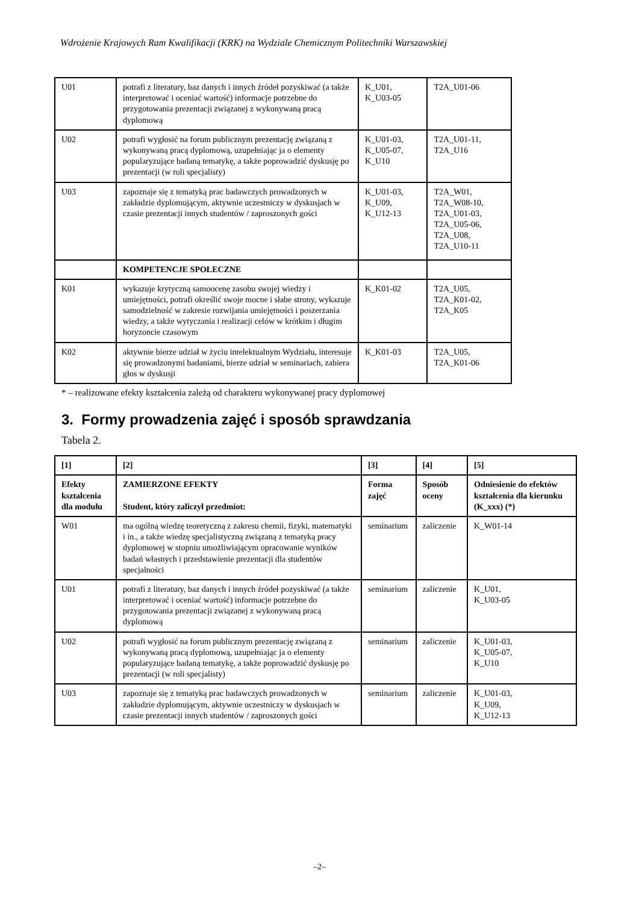Wdrożenie Krajowych Ram Kwalifikacji (KRK) na Wydziale Chemicznym Politechniki Warszawskiej
| U01 | potrafi z literatury, baz danych i innych źródeł pozyskiwać (a także interpretować i oceniać wartość) informacje potrzebne do przygotowania prezentacji związanej z wykonywaną pracą dyplomową | K_U01, K_U03-05 | T2A_U01-06 |
| U02 | potrafi wygłosić na forum publicznym prezentację związaną z wykonywaną pracą dyplomową, uzupełniając ja o elementy popularyzujące badaną tematykę, a także poprowadzić dyskusję po prezentacji (w roli specjalisty) | K_U01-03, K_U05-07, K_U10 | T2A_U01-11, T2A_U16 |
| U03 | zapoznaje się z tematyką prac badawczych prowadzonych w zakładzie dyplomującym, aktywnie uczestniczy w dyskusjach w czasie prezentacji innych studentów / zaproszonych gości | K_U01-03, K_U09, K_U12-13 | T2A_W01, T2A_W08-10, T2A_U01-03, T2A_U05-06, T2A_U08, T2A_U10-11 |
| | KOMPETENCJE SPOŁECZNE | | |
| K01 | wykazuje krytyczną samoocenę zasobu swojej wiedzy i umiejętności, potrafi określić swoje mocne i słabe strony, wykazuje samodzielność w zakresie rozwijania umiejętności i poszerzania wiedzy, a także wytyczania i realizacji celów w krótkim i długim horyzoncie czasowym | K_K01-02 | T2A_U05, T2A_K01-02, T2A_K05 |
| K02 | aktywnie bierze udział w życiu intelektualnym Wydziału, interesuje się prowadzonymi badaniami, bierze udział w seminariach, zabiera głos w dyskusji | K_K01-03 | T2A_U05, T2A_K01-06 |
* – realizowane efekty kształcenia zależą od charakteru wykonywanej pracy dyplomowej
3. Formy prowadzenia zajęć i sposób sprawdzania
Tabela 2.
| [1] | [2] | [3] | [4] | [5] |
| --- | --- | --- | --- | --- |
| Efekty kształcenia dla modułu | ZAMIERZONE EFEKTY Student, który zaliczył przedmiot: | Forma zajęć | Sposób oceny | Odniesienie do efektów kształcenia dla kierunku (K_xxx) (*) |
| W01 | ma ogólną wiedzę teoretyczną z zakresu chemii, fizyki, matematyki i in., a także wiedzę specjalistyczną związaną z tematyką pracy dyplomowej w stopniu umożliwiającym opracowanie wyników badań własnych i przedstawienie prezentacji dla studentów specjalności | seminarium | zaliczenie | K_W01-14 |
| U01 | potrafi z literatury, baz danych i innych źródeł pozyskiwać (a także interpretować i oceniać wartość) informacje potrzebne do przygotowania prezentacji związanej z wykonywaną pracą dyplomową | seminarium | zaliczenie | K_U01, K_U03-05 |
| U02 | potrafi wygłosić na forum publicznym prezentację związaną z wykonywaną pracą dyplomową, uzupełniając ja o elementy popularyzujące badaną tematykę, a także poprowadzić dyskusję po prezentacji (w roli specjalisty) | seminarium | zaliczenie | K_U01-03, K_U05-07, K_U10 |
| U03 | zapoznaje się z tematyką prac badawczych prowadzonych w zakładzie dyplomującym, aktywnie uczestniczy w dyskusjach w czasie prezentacji innych studentów / zaproszonych gości | seminarium | zaliczenie | K_U01-03, K_U09, K_U12-13 |
–2–